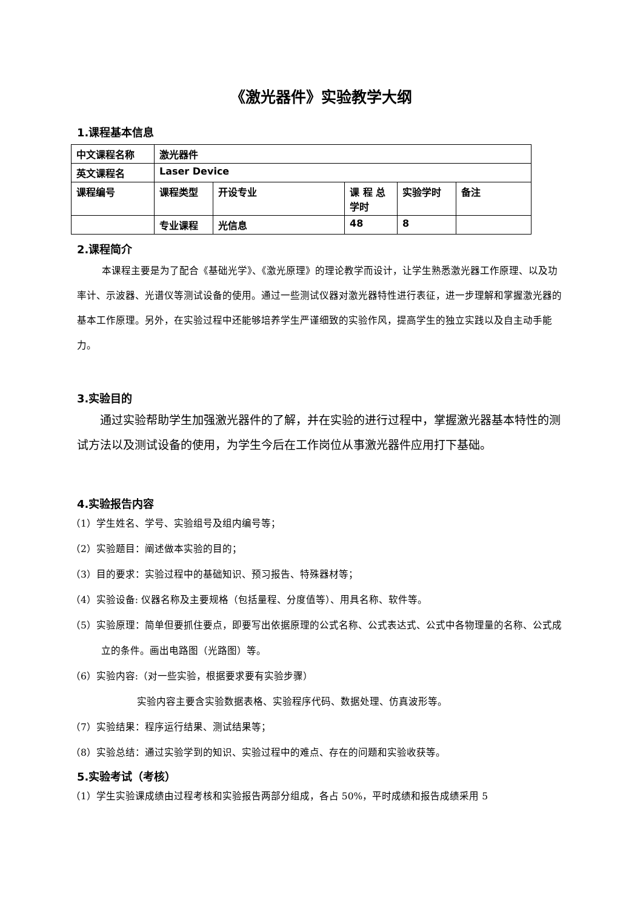《激光器件》实验教学大纲
1.课程基本信息
| 中文课程名称 | 激光器件 | | | | |
| 英文课程名 | Laser Device | | | | |
| 课程编号 | 课程类型 | 开设专业 | 课 程 总 学时 | 实验学时 | 备注 |
| | 专业课程 | 光信息 | 48 | 8 | |
2.课程简介
本课程主要是为了配合《基础光学》、《激光原理》的理论教学而设计，让学生熟悉激光器工作原理、以及功率计、示波器、光谱仪等测试设备的使用。通过一些测试仪器对激光器特性进行表征，进一步理解和掌握激光器的基本工作原理。另外，在实验过程中还能够培养学生严谨细致的实验作风，提高学生的独立实践以及自主动手能力。
3.实验目的
通过实验帮助学生加强激光器件的了解，并在实验的进行过程中，掌握激光器基本特性的测试方法以及测试设备的使用，为学生今后在工作岗位从事激光器件应用打下基础。
4.实验报告内容
（1）学生姓名、学号、实验组号及组内编号等；
（2）实验题目：阐述做本实验的目的；
（3）目的要求：实验过程中的基础知识、预习报告、特殊器材等；
（4）实验设备: 仪器名称及主要规格（包括量程、分度值等）、用具名称、软件等。
（5）实验原理：简单但要抓住要点，即要写出依据原理的公式名称、公式表达式、公式中各物理量的名称、公式成立的条件。画出电路图（光路图）等。
（6）实验内容:（对一些实验，根据要求要有实验步骤）
实验内容主要含实验数据表格、实验程序代码、数据处理、仿真波形等。
（7）实验结果：程序运行结果、测试结果等；
（8）实验总结：通过实验学到的知识、实验过程中的难点、存在的问题和实验收获等。
5.实验考试（考核）
（1）学生实验课成绩由过程考核和实验报告两部分组成，各占 50%，平时成绩和报告成绩采用 5